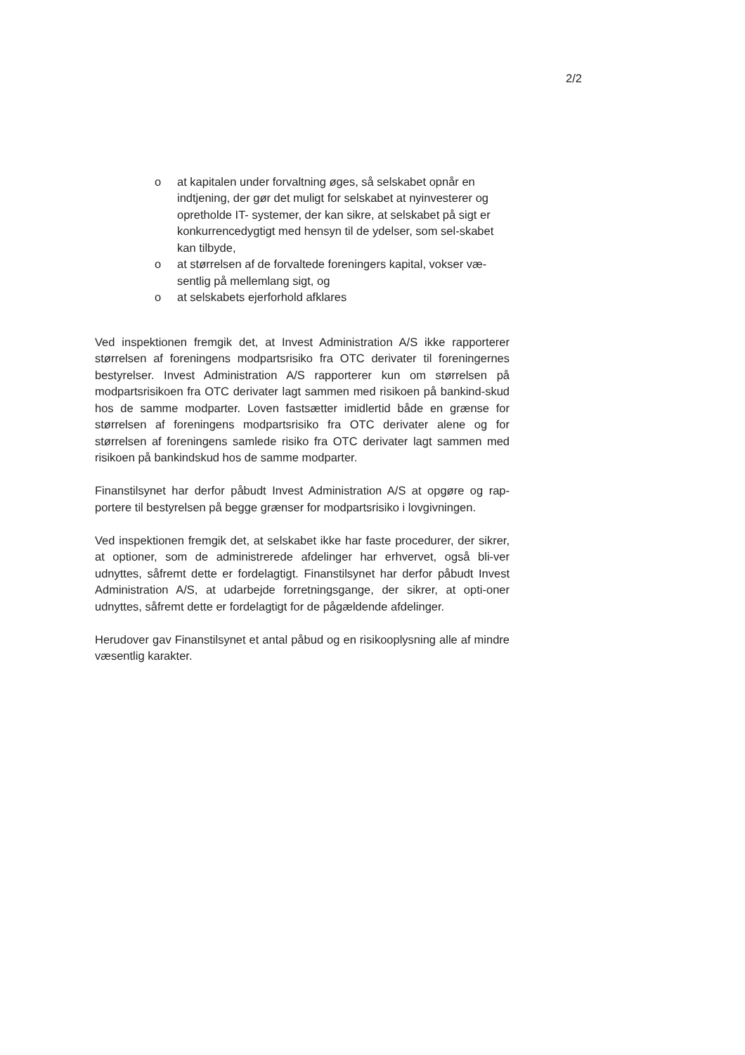2/2
o at kapitalen under forvaltning øges, så selskabet opnår en indtjening, der gør det muligt for selskabet at nyinvesterer og opretholde IT- systemer, der kan sikre, at selskabet på sigt er konkurrencedygtigt med hensyn til de ydelser, som sel-skabet kan tilbyde,
o at størrelsen af de forvaltede foreningers kapital, vokser væ-sentlig på mellemlang sigt, og
o at selskabets ejerforhold afklares
Ved inspektionen fremgik det, at Invest Administration A/S ikke rapporterer størrelsen af foreningens modpartsrisiko fra OTC derivater til foreningernes bestyrelser. Invest Administration A/S rapporterer kun om størrelsen på modpartsrisikoen fra OTC derivater lagt sammen med risikoen på bankind-skud hos de samme modparter. Loven fastsætter imidlertid både en grænse for størrelsen af foreningens modpartsrisiko fra OTC derivater alene og for størrelsen af foreningens samlede risiko fra OTC derivater lagt sammen med risikoen på bankindskud hos de samme modparter.
Finanstilsynet har derfor påbudt Invest Administration A/S at opgøre og rap-portere til bestyrelsen på begge grænser for modpartsrisiko i lovgivningen.
Ved inspektionen fremgik det, at selskabet ikke har faste procedurer, der sikrer, at optioner, som de administrerede afdelinger har erhvervet, også bli-ver udnyttes, såfremt dette er fordelagtigt. Finanstilsynet har derfor påbudt Invest Administration A/S, at udarbejde forretningsgange, der sikrer, at opti-oner udnyttes, såfremt dette er fordelagtigt for de pågældende afdelinger.
Herudover gav Finanstilsynet et antal påbud og en risikooplysning alle af mindre væsentlig karakter.